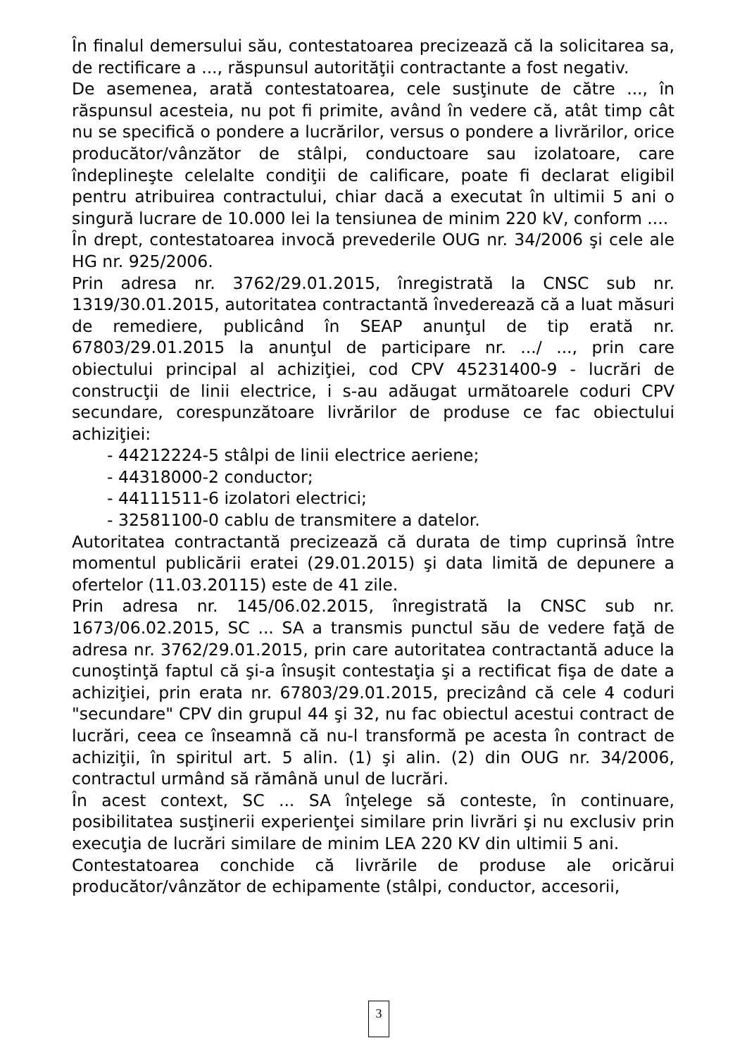În finalul demersului său, contestatoarea precizează că la solicitarea sa, de rectificare a ..., răspunsul autorităţii contractante a fost negativ.
De asemenea, arată contestatoarea, cele susţinute de către ..., în răspunsul acesteia, nu pot fi primite, având în vedere că, atât timp cât nu se specifică o pondere a lucrărilor, versus o pondere a livrărilor, orice producător/vânzător de stâlpi, conductoare sau izolatoare, care îndeplineşte celelalte condiţii de calificare, poate fi declarat eligibil pentru atribuirea contractului, chiar dacă a executat în ultimii 5 ani o singură lucrare de 10.000 lei la tensiunea de minim 220 kV, conform ....
În drept, contestatoarea invocă prevederile OUG nr. 34/2006 şi cele ale HG nr. 925/2006.
Prin adresa nr. 3762/29.01.2015, înregistrată la CNSC sub nr. 1319/30.01.2015, autoritatea contractantă învederează că a luat măsuri de remediere, publicând în SEAP anunţul de tip erată nr. 67803/29.01.2015 la anunţul de participare nr. .../ ..., prin care obiectului principal al achiziţiei, cod CPV 45231400-9 - lucrări de construcţii de linii electrice, i s-au adăugat următoarele coduri CPV secundare, corespunzătoare livrărilor de produse ce fac obiectului achiziţiei:
- 44212224-5 stâlpi de linii electrice aeriene;
- 44318000-2 conductor;
- 44111511-6 izolatori electrici;
- 32581100-0 cablu de transmitere a datelor.
Autoritatea contractantă precizează că durata de timp cuprinsă între momentul publicării eratei (29.01.2015) şi data limită de depunere a ofertelor (11.03.20115) este de 41 zile.
Prin adresa nr. 145/06.02.2015, înregistrată la CNSC sub nr. 1673/06.02.2015, SC ... SA a transmis punctul său de vedere faţă de adresa nr. 3762/29.01.2015, prin care autoritatea contractantă aduce la cunoştinţă faptul că şi-a însuşit contestaţia şi a rectificat fişa de date a achiziţiei, prin erata nr. 67803/29.01.2015, precizând că cele 4 coduri "secundare" CPV din grupul 44 şi 32, nu fac obiectul acestui contract de lucrări, ceea ce înseamnă că nu-l transformă pe acesta în contract de achiziţii, în spiritul art. 5 alin. (1) şi alin. (2) din OUG nr. 34/2006, contractul urmând să rămână unul de lucrări.
În acest context, SC ... SA înţelege să conteste, în continuare, posibilitatea susţinerii experienţei similare prin livrări şi nu exclusiv prin execuţia de lucrări similare de minim LEA 220 KV din ultimii 5 ani.
Contestatoarea conchide că livrările de produse ale oricărui producător/vânzător de echipamente (stâlpi, conductor, accesorii,
3